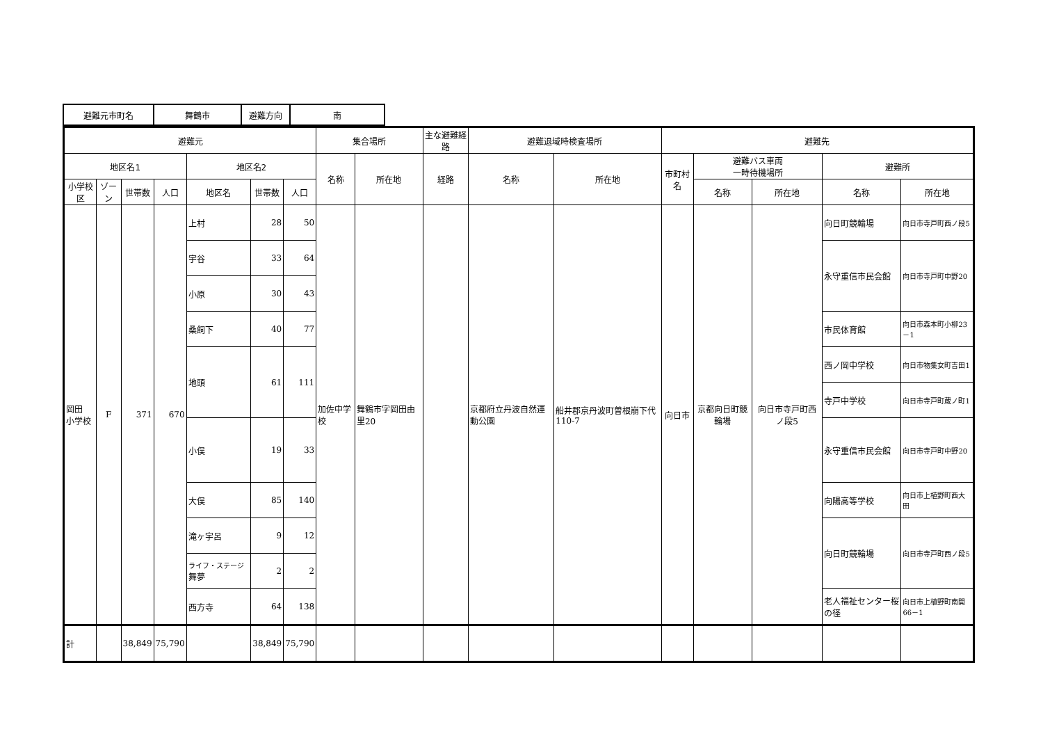| 避難元市町名 | 舞鶴市 | 避難方向 | 南 |
| 避難元 | | | | | | | 集合場所 | | 主な避難経路 | 避難退域時検査場所 | | 避難先 | | | | |
| --- | --- | --- | --- | --- | --- | --- | --- | --- | --- | --- | --- | --- | --- | --- | --- | --- |
| 地区名1 | | | | 地区名2 | | | 名称 | 所在地 | 経路 | 名称 | 所在地 | 市町村名 | 避難バス車両 一時待機場所 | | 避難所 | |
| 小学校区 | ゾーン | 世帯数 | 人口 | 地区名 | 世帯数 | 人口 | | | | | | | 名称 | 所在地 | 名称 | 所在地 |
| 岡田 小学校 | F | 371 | 670 | 上村 | 28 | 50 | 加佐中学校 | 舞鶴市字岡田由里20 | | 京都府立丹波自然運動公園 | 船井郡京丹波町曽根崩下代110-7 | 向日市 | 京都向日町競輪場 | 向日市寺戸町西ノ段5 | 向日町競輪場 | 向日市寺戸町西ノ段5 |
| | | | | 宇谷 | 33 | 64 | | | | | | | | | 永守重信市民会館 | 向日市寺戸町中野20 |
| | | | | 小原 | 30 | 43 | | | | | | | | | | |
| | | | | 桑飼下 | 40 | 77 | | | | | | | | | 市民体育館 | 向日市森本町小柳23－1 |
| | | | | 地頭 | 61 | 111 | | | | | | | | | 西ノ岡中学校 | 向日市物集女町吉田1 |
| | | | | | | | | | | | | | | | 寺戸中学校 | 向日市寺戸町蔵ノ町1 |
| | | | | 小俣 | 19 | 33 | | | | | | | | | 永守重信市民会館 | 向日市寺戸町中野20 |
| | | | | 大俣 | 85 | 140 | | | | | | | | | 向陽高等学校 | 向日市上植野町西大田 |
| | | | | 滝ヶ宇呂 | 9 | 12 | | | | | | | | | 向日町競輪場 | 向日市寺戸町西ノ段5 |
| | | | | ライフ・ステージ 舞夢 | 2 | 2 | | | | | | | | | | |
| | | | | 西方寺 | 64 | 138 | | | | | | | | | 老人福祉センター桜の径 | 向日市上植野町南開66－1 |
| 計 | | 38,849 | 75,790 | | 38,849 | 75,790 | | | | | | | | | | |